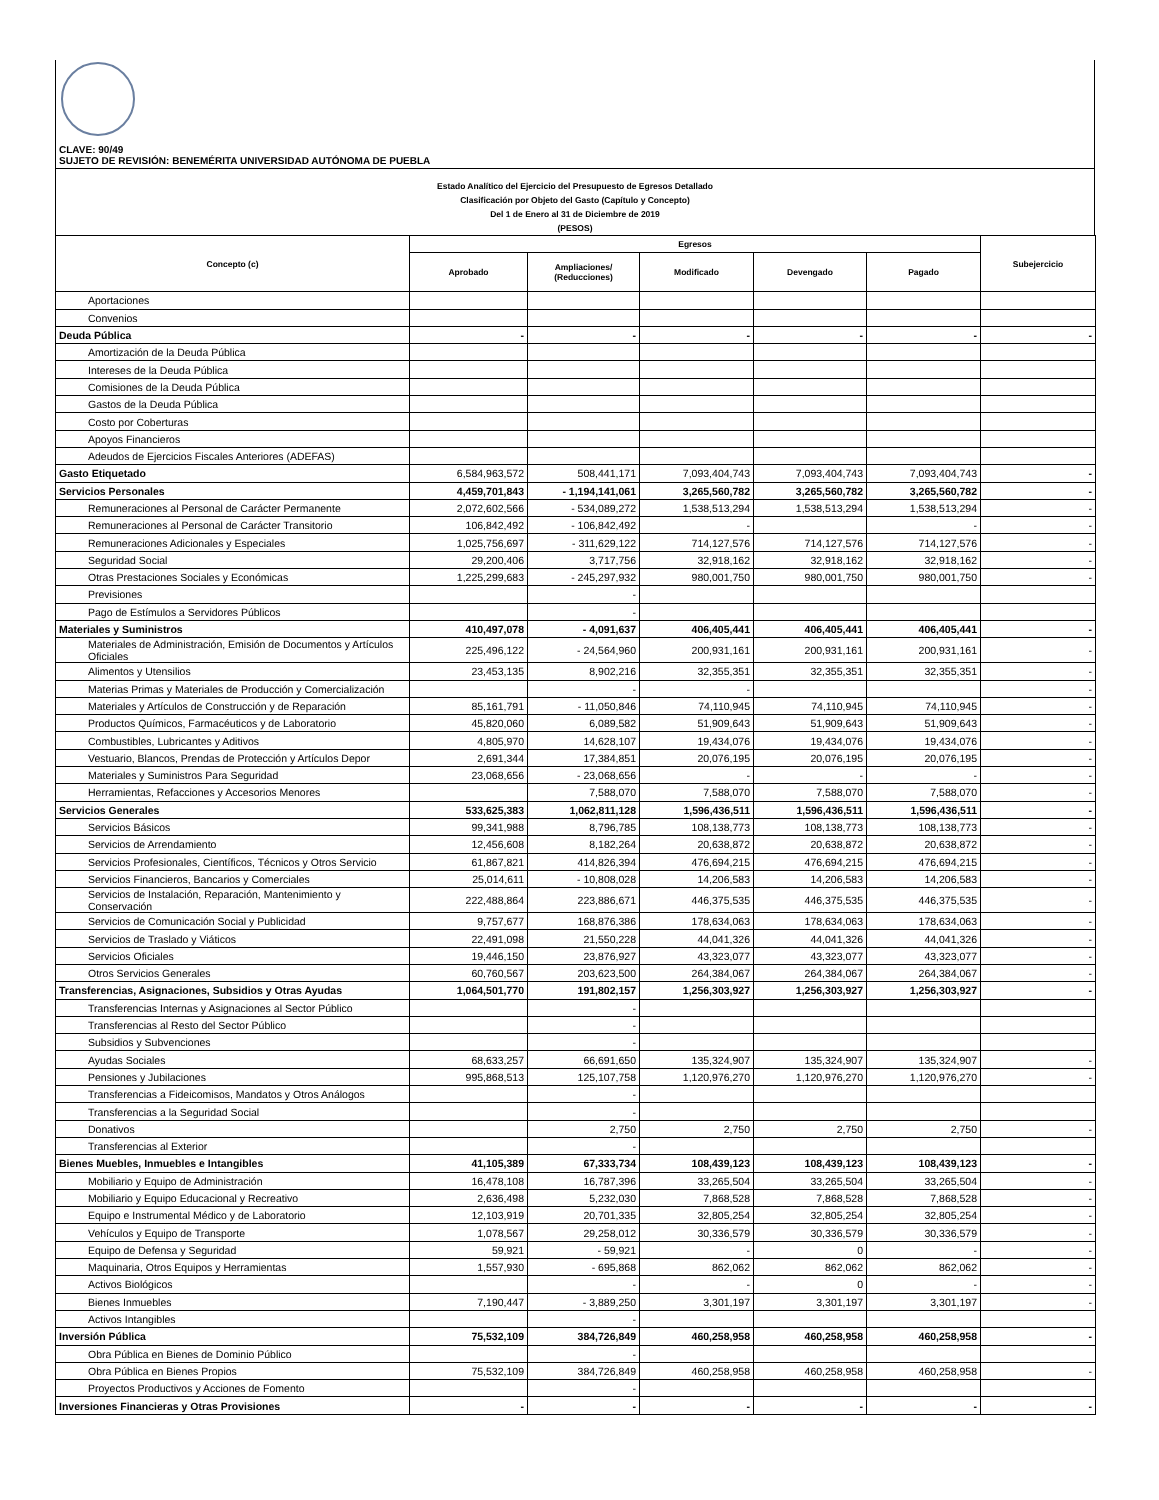CLAVE: 90/49
SUJETO DE REVISIÓN: BENEMÉRITA UNIVERSIDAD AUTÓNOMA DE PUEBLA
Estado Analítico del Ejercicio del Presupuesto de Egresos Detallado
Clasificación por Objeto del Gasto (Capítulo y Concepto)
Del 1 de Enero al 31 de Diciembre de 2019
(PESOS)
| Concepto (c) | Egresos | | | | | Subejercicio |
| --- | --- | --- | --- | --- | --- | --- |
| | Aprobado | Ampliaciones/ (Reducciones) | Modificado | Devengado | Pagado | |
| Aportaciones | | | | | | |
| Convenios | | | | | | |
| Deuda Pública | - | - | - | - | - | - |
| Amortización de la Deuda Pública | | | | | | |
| Intereses de la Deuda Pública | | | | | | |
| Comisiones de la Deuda Pública | | | | | | |
| Gastos de la Deuda Pública | | | | | | |
| Costo por Coberturas | | | | | | |
| Apoyos Financieros | | | | | | |
| Adeudos de Ejercicios Fiscales Anteriores (ADEFAS) | | | | | | |
| Gasto Etiquetado | 6,584,963,572 | 508,441,171 | 7,093,404,743 | 7,093,404,743 | 7,093,404,743 | - |
| Servicios Personales | 4,459,701,843 | - 1,194,141,061 | 3,265,560,782 | 3,265,560,782 | 3,265,560,782 | - |
| Remuneraciones al Personal de Carácter Permanente | 2,072,602,566 | - 534,089,272 | 1,538,513,294 | 1,538,513,294 | 1,538,513,294 | - |
| Remuneraciones al Personal de Carácter Transitorio | 106,842,492 | - 106,842,492 | - | | - | - |
| Remuneraciones Adicionales y Especiales | 1,025,756,697 | - 311,629,122 | 714,127,576 | 714,127,576 | 714,127,576 | - |
| Seguridad Social | 29,200,406 | 3,717,756 | 32,918,162 | 32,918,162 | 32,918,162 | - |
| Otras Prestaciones Sociales y Económicas | 1,225,299,683 | - 245,297,932 | 980,001,750 | 980,001,750 | 980,001,750 | - |
| Previsiones | | - | | | | |
| Pago de Estímulos a Servidores Públicos | | - | | | | |
| Materiales y Suministros | 410,497,078 | - 4,091,637 | 406,405,441 | 406,405,441 | 406,405,441 | - |
| Materiales de Administración, Emisión de Documentos y Artículos Oficiales | 225,496,122 | - 24,564,960 | 200,931,161 | 200,931,161 | 200,931,161 | - |
| Alimentos y Utensilios | 23,453,135 | 8,902,216 | 32,355,351 | 32,355,351 | 32,355,351 | - |
| Materias Primas y Materiales de Producción y Comercialización | | - | - | | | - |
| Materiales y Artículos de Construcción y de Reparación | 85,161,791 | - 11,050,846 | 74,110,945 | 74,110,945 | 74,110,945 | - |
| Productos Químicos, Farmacéuticos y de Laboratorio | 45,820,060 | 6,089,582 | 51,909,643 | 51,909,643 | 51,909,643 | - |
| Combustibles, Lubricantes y Aditivos | 4,805,970 | 14,628,107 | 19,434,076 | 19,434,076 | 19,434,076 | - |
| Vestuario, Blancos, Prendas de Protección y Artículos Depor | 2,691,344 | 17,384,851 | 20,076,195 | 20,076,195 | 20,076,195 | - |
| Materiales y Suministros Para Seguridad | 23,068,656 | - 23,068,656 | - | - | - | - |
| Herramientas, Refacciones y Accesorios Menores | | 7,588,070 | 7,588,070 | 7,588,070 | 7,588,070 | - |
| Servicios Generales | 533,625,383 | 1,062,811,128 | 1,596,436,511 | 1,596,436,511 | 1,596,436,511 | - |
| Servicios Básicos | 99,341,988 | 8,796,785 | 108,138,773 | 108,138,773 | 108,138,773 | - |
| Servicios de Arrendamiento | 12,456,608 | 8,182,264 | 20,638,872 | 20,638,872 | 20,638,872 | - |
| Servicios Profesionales, Científicos, Técnicos y Otros Servicio | 61,867,821 | 414,826,394 | 476,694,215 | 476,694,215 | 476,694,215 | - |
| Servicios Financieros, Bancarios y Comerciales | 25,014,611 | - 10,808,028 | 14,206,583 | 14,206,583 | 14,206,583 | - |
| Servicios de Instalación, Reparación, Mantenimiento y Conservación | 222,488,864 | 223,886,671 | 446,375,535 | 446,375,535 | 446,375,535 | - |
| Servicios de Comunicación Social y Publicidad | 9,757,677 | 168,876,386 | 178,634,063 | 178,634,063 | 178,634,063 | - |
| Servicios de Traslado y Viáticos | 22,491,098 | 21,550,228 | 44,041,326 | 44,041,326 | 44,041,326 | - |
| Servicios Oficiales | 19,446,150 | 23,876,927 | 43,323,077 | 43,323,077 | 43,323,077 | - |
| Otros Servicios Generales | 60,760,567 | 203,623,500 | 264,384,067 | 264,384,067 | 264,384,067 | - |
| Transferencias, Asignaciones, Subsidios y Otras Ayudas | 1,064,501,770 | 191,802,157 | 1,256,303,927 | 1,256,303,927 | 1,256,303,927 | - |
| Transferencias Internas y Asignaciones al Sector Público | | - | | | | |
| Transferencias al Resto del Sector Público | | - | | | | |
| Subsidios y Subvenciones | | - | | | | |
| Ayudas Sociales | 68,633,257 | 66,691,650 | 135,324,907 | 135,324,907 | 135,324,907 | - |
| Pensiones y Jubilaciones | 995,868,513 | 125,107,758 | 1,120,976,270 | 1,120,976,270 | 1,120,976,270 | - |
| Transferencias a Fideicomisos, Mandatos y Otros Análogos | | - | | | | |
| Transferencias a la Seguridad Social | | - | | | | |
| Donativos | | 2,750 | 2,750 | 2,750 | 2,750 | - |
| Transferencias al Exterior | | - | | | | |
| Bienes Muebles, Inmuebles e Intangibles | 41,105,389 | 67,333,734 | 108,439,123 | 108,439,123 | 108,439,123 | - |
| Mobiliario y Equipo de Administración | 16,478,108 | 16,787,396 | 33,265,504 | 33,265,504 | 33,265,504 | - |
| Mobiliario y Equipo Educacional y Recreativo | 2,636,498 | 5,232,030 | 7,868,528 | 7,868,528 | 7,868,528 | - |
| Equipo e Instrumental Médico y de Laboratorio | 12,103,919 | 20,701,335 | 32,805,254 | 32,805,254 | 32,805,254 | - |
| Vehículos y Equipo de Transporte | 1,078,567 | 29,258,012 | 30,336,579 | 30,336,579 | 30,336,579 | - |
| Equipo de Defensa y Seguridad | 59,921 | - 59,921 | - | 0 | - | - |
| Maquinaria, Otros Equipos y Herramientas | 1,557,930 | - 695,868 | 862,062 | 862,062 | 862,062 | - |
| Activos Biológicos | | - | - | 0 | - | - |
| Bienes Inmuebles | 7,190,447 | - 3,889,250 | 3,301,197 | 3,301,197 | 3,301,197 | - |
| Activos Intangibles | | - | | | | |
| Inversión Pública | 75,532,109 | 384,726,849 | 460,258,958 | 460,258,958 | 460,258,958 | - |
| Obra Pública en Bienes de Dominio Público | | - | | | | |
| Obra Pública en Bienes Propios | 75,532,109 | 384,726,849 | 460,258,958 | 460,258,958 | 460,258,958 | - |
| Proyectos Productivos y Acciones de Fomento | | - | | | | |
| Inversiones Financieras y Otras Provisiones | - | - | - | - | - | - |